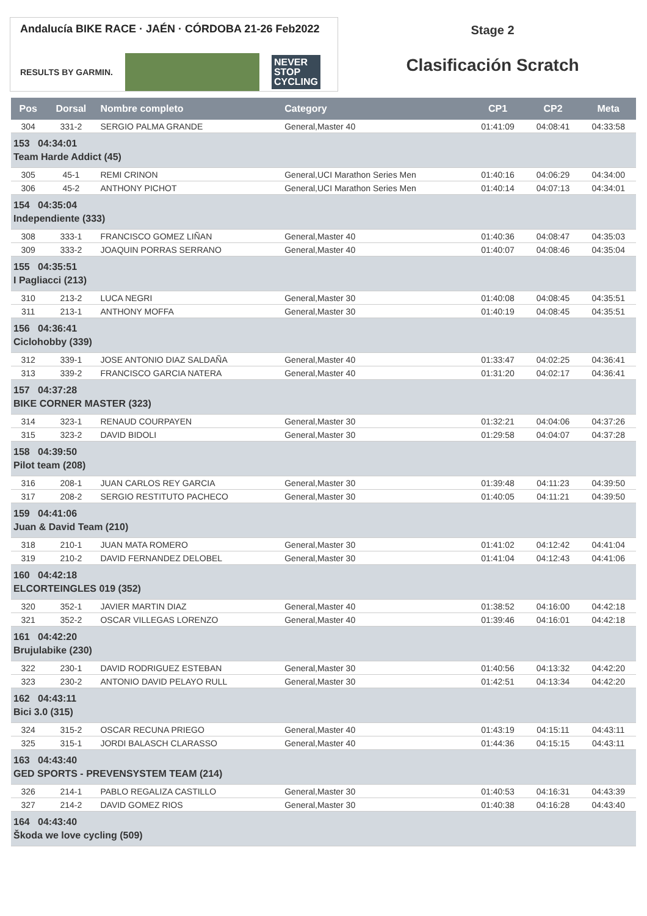Andalucía BIKE RACE · JAÉN · CÓRDOBA 21-26 Feb2022
RESULTS BY GARMIN.
NEVER
STOP
CYCLING
Stage 2
Clasificación Scratch
| Pos | Dorsal | Nombre completo | Category | CP1 | CP2 | Meta |
| --- | --- | --- | --- | --- | --- | --- |
| 304 | 331-2 | SERGIO PALMA GRANDE | General,Master 40 | 01:41:09 | 04:08:41 | 04:33:58 |
| 153 04:34:01 Team Harde Addict (45) | | | | | | |
| 305 | 45-1 | REMI CRINON | General,UCI Marathon Series Men | 01:40:16 | 04:06:29 | 04:34:00 |
| 306 | 45-2 | ANTHONY PICHOT | General,UCI Marathon Series Men | 01:40:14 | 04:07:13 | 04:34:01 |
| 154 04:35:04 Independiente (333) | | | | | | |
| 308 | 333-1 | FRANCISCO GOMEZ LIÑAN | General,Master 40 | 01:40:36 | 04:08:47 | 04:35:03 |
| 309 | 333-2 | JOAQUIN PORRAS SERRANO | General,Master 40 | 01:40:07 | 04:08:46 | 04:35:04 |
| 155 04:35:51 I Pagliacci (213) | | | | | | |
| 310 | 213-2 | LUCA NEGRI | General,Master 30 | 01:40:08 | 04:08:45 | 04:35:51 |
| 311 | 213-1 | ANTHONY MOFFA | General,Master 30 | 01:40:19 | 04:08:45 | 04:35:51 |
| 156 04:36:41 Ciclohobby (339) | | | | | | |
| 312 | 339-1 | JOSE ANTONIO DIAZ SALDAÑA | General,Master 40 | 01:33:47 | 04:02:25 | 04:36:41 |
| 313 | 339-2 | FRANCISCO GARCIA NATERA | General,Master 40 | 01:31:20 | 04:02:17 | 04:36:41 |
| 157 04:37:28 BIKE CORNER MASTER (323) | | | | | | |
| 314 | 323-1 | RENAUD COURPAYEN | General,Master 30 | 01:32:21 | 04:04:06 | 04:37:26 |
| 315 | 323-2 | DAVID BIDOLI | General,Master 30 | 01:29:58 | 04:04:07 | 04:37:28 |
| 158 04:39:50 Pilot team (208) | | | | | | |
| 316 | 208-1 | JUAN CARLOS REY GARCIA | General,Master 30 | 01:39:48 | 04:11:23 | 04:39:50 |
| 317 | 208-2 | SERGIO RESTITUTO PACHECO | General,Master 30 | 01:40:05 | 04:11:21 | 04:39:50 |
| 159 04:41:06 Juan & David Team (210) | | | | | | |
| 318 | 210-1 | JUAN MATA ROMERO | General,Master 30 | 01:41:02 | 04:12:42 | 04:41:04 |
| 319 | 210-2 | DAVID FERNANDEZ DELOBEL | General,Master 30 | 01:41:04 | 04:12:43 | 04:41:06 |
| 160 04:42:18 ELCORTEINGLES 019 (352) | | | | | | |
| 320 | 352-1 | JAVIER MARTIN DIAZ | General,Master 40 | 01:38:52 | 04:16:00 | 04:42:18 |
| 321 | 352-2 | OSCAR VILLEGAS LORENZO | General,Master 40 | 01:39:46 | 04:16:01 | 04:42:18 |
| 161 04:42:20 Brujulabike (230) | | | | | | |
| 322 | 230-1 | DAVID RODRIGUEZ ESTEBAN | General,Master 30 | 01:40:56 | 04:13:32 | 04:42:20 |
| 323 | 230-2 | ANTONIO DAVID PELAYO RULL | General,Master 30 | 01:42:51 | 04:13:34 | 04:42:20 |
| 162 04:43:11 Bici 3.0 (315) | | | | | | |
| 324 | 315-2 | OSCAR RECUNA PRIEGO | General,Master 40 | 01:43:19 | 04:15:11 | 04:43:11 |
| 325 | 315-1 | JORDI BALASCH CLARASSO | General,Master 40 | 01:44:36 | 04:15:15 | 04:43:11 |
| 163 04:43:40 GED SPORTS - PREVENSYSTEM TEAM (214) | | | | | | |
| 326 | 214-1 | PABLO REGALIZA CASTILLO | General,Master 30 | 01:40:53 | 04:16:31 | 04:43:39 |
| 327 | 214-2 | DAVID GOMEZ RIOS | General,Master 30 | 01:40:38 | 04:16:28 | 04:43:40 |
| 164 04:43:40 Škoda we love cycling (509) | | | | | | |